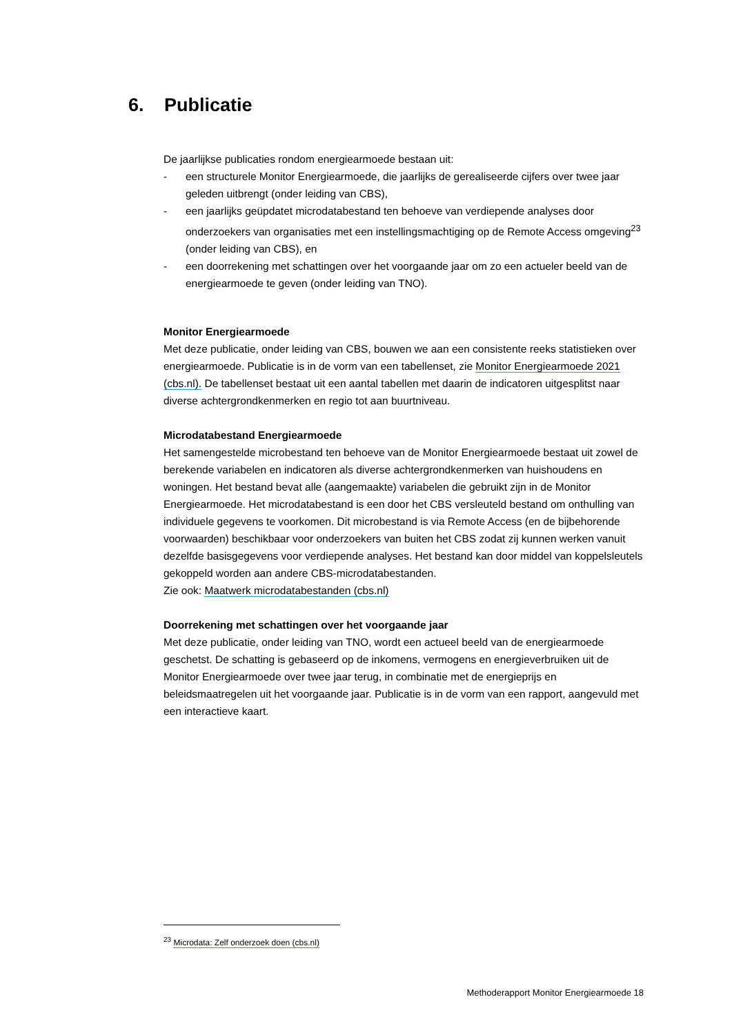6. Publicatie
De jaarlijkse publicaties rondom energiearmoede bestaan uit:
- een structurele Monitor Energiearmoede, die jaarlijks de gerealiseerde cijfers over twee jaar geleden uitbrengt (onder leiding van CBS),
- een jaarlijks geüpdatet microdatabestand ten behoeve van verdiepende analyses door onderzoekers van organisaties met een instellingsmachtiging op de Remote Access omgeving<sup>23</sup> (onder leiding van CBS), en
- een doorrekening met schattingen over het voorgaande jaar om zo een actueler beeld van de energiearmoede te geven (onder leiding van TNO).
Monitor Energiearmoede
Met deze publicatie, onder leiding van CBS, bouwen we aan een consistente reeks statistieken over energiearmoede. Publicatie is in de vorm van een tabellenset, zie Monitor Energiearmoede 2021 (cbs.nl). De tabellenset bestaat uit een aantal tabellen met daarin de indicatoren uitgesplitst naar diverse achtergrondkenmerken en regio tot aan buurtniveau.
Microdatabestand Energiearmoede
Het samengestelde microbestand ten behoeve van de Monitor Energiearmoede bestaat uit zowel de berekende variabelen en indicatoren als diverse achtergrondkenmerken van huishoudens en woningen. Het bestand bevat alle (aangemaakte) variabelen die gebruikt zijn in de Monitor Energiearmoede. Het microdatabestand is een door het CBS versleuteld bestand om onthulling van individuele gegevens te voorkomen. Dit microbestand is via Remote Access (en de bijbehorende voorwaarden) beschikbaar voor onderzoekers van buiten het CBS zodat zij kunnen werken vanuit dezelfde basisgegevens voor verdiepende analyses. Het bestand kan door middel van koppelsleutels gekoppeld worden aan andere CBS-microdatabestanden.
Zie ook: Maatwerk microdatabestanden (cbs.nl)
Doorrekening met schattingen over het voorgaande jaar
Met deze publicatie, onder leiding van TNO, wordt een actueel beeld van de energiearmoede geschetst. De schatting is gebaseerd op de inkomens, vermogens en energieverbruiken uit de Monitor Energiearmoede over twee jaar terug, in combinatie met de energieprijs en beleidsmaatregelen uit het voorgaande jaar. Publicatie is in de vorm van een rapport, aangevuld met een interactieve kaart.
<sup>23</sup> Microdata: Zelf onderzoek doen (cbs.nl)
Methoderapport Monitor Energiearmoede 18